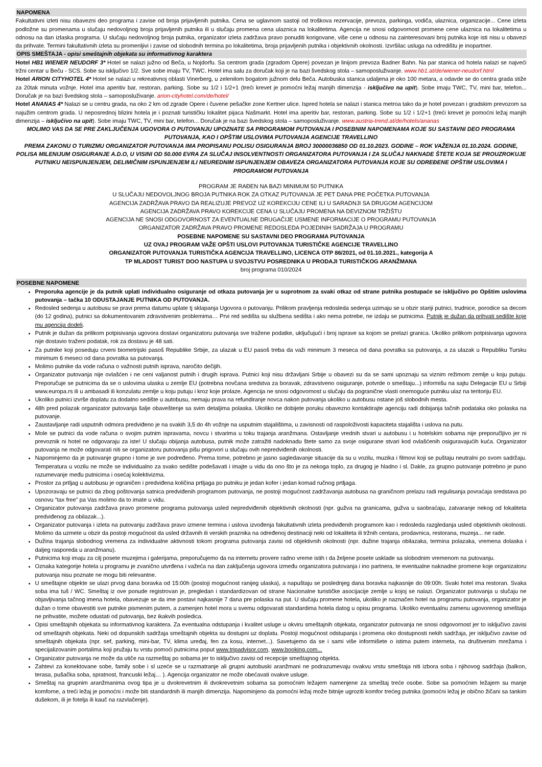NAPOMENA
Fakultativni izleti nisu obavezni deo programa i zavise od broja prijavljenih putnika. Cena se uglavnom sastoji od troškova rezervacije, prevoza, parkinga, vodiča, ulaznica, organizacije... Cene izleta podložne su promenama u slučaju nedovoljnog broja prijavljenih putnika ili u slučaju promena cena ulaznica na lokalitetima. Agencija ne snosi odgovornost promene cene ulaznica na lokalitetima u odnosu na dan izlaska programa. U slučaju nedovoljnog broja putnika, organizator izleta zadržava pravo ponuditi korigovane, više cene u odnosu na zainteresovani broj putnika koje isti nisu u obavezi da prihvate. Termini fakultativnih izleta su promenljivi i zavise od slobodnih termina po lokalitetima, broja prijavljenih putnika i objektivnih okolnosti. Izvršilac usluga na odredištu je inopartner.
OPIS SMEŠTAJA - opisi smeštajnih objekata su informativnog karaktera
Hotel HB1 WIENER NEUDORF 3* Hotel se nalazi južno od Beča, u Nojdorfu. Sa centrom grada (zgradom Opere) povezan je linijom prevoza Badner Bahn. Na par stanica od hotela nalazi se najveći tržni centar u Beču - SCS. Sobe su isključivo 1/2. Sve sobe imaju TV, TWC. Hotel ima salu za doručak koji je na bazi švedskog stola – samoposluživanje. www.hb1.at/de/wiener-neudorf.html
Hotel ARION CITYHOTEL 4* Hotel se nalazi u rekreativnoj oblasti Vinerberg, u zelenilom bogatom južnom delu Beča. Autobuska stanica udaljena je oko 100 metara, a odavde se do centra grada stiže za 20tak minuta vožnje. Hotel ima aperitiv bar, restoran, parking. Sobe su 1/2 i 1/2+1 (treći krevet je pomoćni ležaj manjih dimenzija - isključivo na upit). Sobe imaju TWC, TV, mini bar, telefon... Doručak je na bazi švedskog stola – samoposluživanje. arion-cityhotel.com/de/hotel/
Hotel ANANAS 4* Nalazi se u centru grada, na oko 2 km od zgrade Opere i čuvene pešačke zone Kertner ulice. Ispred hotela se nalazi i stanica metroa tako da je hotel povezan i gradskim prevozom sa najužim centrom grada. U neposrednoj blizini hotela je i poznati turističku lokalitet pijaca Našmarkt. Hotel ima aperitiv bar, restoran, parking. Sobe su 1/2 i 1/2+1 (treći krevet je pomoćni ležaj manjih dimenzija – isključivo na upit). Sobe imaju TWC, TV, mini bar, telefon... Doručak je na bazi švedskog stola – samoposluživanje. www.austria-trend.at/de/hotels/ananas
MOLIMO VAS DA SE PRE ZAKLJUČENJA UGOVORA O PUTOVANJU UPOZNATE SA PROGRAMOM PUTOVANJA I POSEBNIM NAPOMENAMA KOJE SU SASTAVNI DEO PROGRAMA PUTOVANJA, KAO I OPŠTIM USLOVIMA PUTOVANJA AGENCIJE TRAVELLINO
PREMA ZAKONU O TURIZMU ORGANIZATOR PUTOVANJA IMA PROPISANU POLISU OSIGURANJA BROJ 30000036850 OD 01.10.2023. GODINE – ROK VAŽENJA 01.10.2024. GODINE, POLISA MILENIJUM OSIGURANJE A.D.O, U VISINI OD 50.000 EVRA ZA SLUČAJ INSOLVENTNOSTI ORGANIZATORA PUTOVANJA I ZA SLUČAJ NAKNADE ŠTETE KOJA SE PROUZROKUJE PUTNIKU NEISPUNJENJEM, DELIMIČNIM ISPUNJENJEM ILI NEUREDNIM ISPUNJENJEM OBAVEZA ORGANIZATORA PUTOVANJA KOJE SU ODREĐENE OPŠTIM USLOVIMA I PROGRAMOM PUTOVANJA
PROGRAM JE RAĐEN NA BAZI MINIMUM 50 PUTNIKA
U SLUČAJU NEDOVOLJNOG BROJA PUTNIKA ROK ZA OTKAZ PUTOVANJA JE PET DANA PRE POČETKA PUTOVANJA
AGENCIJA ZADRŽAVA PRAVO DA REALIZUJE PREVOZ UZ KOREKCIJU CENE ILI U SARADNJI SA DRUGOM AGENCIJOM
AGENCIJA ZADRŽAVA PRAVO KOREKCIJE CENA U SLUČAJU PROMENA NA DEVIZNOM TRŽIŠTU
AGENCIJA NE SNOSI ODGOVORNOST ZA EVENTUALNE DRUGAČIJE USMENE INFORMACIJE O PROGRAMU PUTOVANJA
ORGANIZATOR ZADRŽAVA PRAVO PROMENE REDOSLEDA POJEDINIH SADRŽAJA U PROGRAMU
POSEBNE NAPOMENE SU SASTAVNI DEO PROGRAMA PUTOVANJA
UZ OVAJ PROGRAM VAŽE OPŠTI USLOVI PUTOVANJA TURISTIČKE AGENCIJE TRAVELLINO
ORGANIZATOR PUTOVANJA TURISTIČKA AGENCIJA TRAVELLINO, LICENCA OTP 86/2021, od 01.10.2021., kategorija A
TP MLADOST TURIST DOO NASTUPA U SVOJSTVU POSREDNIKA U PRODAJI TURISTIČKOG ARANŽMANA
broj programa 010/2024
POSEBNE NAPOMENE
Preporuka agencije je da putnik uplati individualno osiguranje od otkaza putovanja jer u suprotnom za svaki otkaz od strane putnika postupaće se isključivo po Opštim uslovima putovanja – tačka 10 ODUSTAJANJE PUTNIKA OD PUTOVANJA.
Redosled sedenja u autobusu se pravi prema datumu uplate tj sklapanja Ugovora o putovanju. Prilikom pravljenja redosleda sedenja uzimaju se u obzir stariji putnici, trudnice, porodice sa decom (do 12 godina), putnici sa dokumentovanim zdravstvenim problemima… Prvi red sedišta su službena sedišta i ako nema potrebe, ne izdaju se putnicima. Putnik je dužan da prihvati sedište koje mu agencija dodeli.
Putnik je dužan da prilikom potpisivanja ugovora dostavi organizatoru putovanja sve tražene podatke, uključujući i broj isprave sa kojom se prelazi granica. Ukoliko prilikom potpisivanja ugovora nije dostavio traženi podatak, rok za dostavu je 48 sati.
Za putnike koji poseduju crveni biometrijski pasoš Republike Srbije, za ulazak u EU pasoš treba da važi minimum 3 meseca od dana povratka sa putovanja, a za ulazak u Republiku Tursku minimum 6 meseci od dana povratka sa putovanja.
Molimo putnike da vode računa o važnosti putnih isprava, naročito dečijih.
Organizator putovanja nije ovlašćen i ne ceni valjanost putnih i drugih isprava. Putnici koji nisu državljani Srbije u obavezi su da se sami upoznaju sa viznim režimom zemlje u koju putuju. Preporučuje se putnicima da se o uslovima ulaska u zemlje EU (potrebna novčana sredstva za boravak, zdravstveno osiguranje, potvrde o smeštaju...) informišu na sajtu Delegacije EU u Srbiji www.europa.rs ili u ambasadi ili konzulatu zemlje u koju putuju i kroz koje prolaze. Agencija ne snosi odgovornost u slučaju da pogranične vlasti onemoguće putniku ulaz na teritoriju EU.
Ukoliko putnici izvrše doplatu za dodatno sedište u autobusu, nemaju prava na refundiranje novca nakon putovanja ukoliko u autobusu ostane još slobodnih mesta.
48h pred polazak organizator putovanja šalje obaveštenje sa svim detaljima polaska. Ukoliko ne dobijete poruku obavezno kontaktirajte agenciju radi dobijanja tačnih podataka oko polaska na putovanje.
Zaustavljanje radi usputnih odmora predviđeno je na svakih 3,5 do 4h vožnje na usputnim stajalištima, u zavisnosti od raspoloživosti kapaciteta stajališta i uslova na putu.
Mole se putnici da vode računa o svojim putnim ispravama, novcu i stvarima u toku trajanja aranžmana. Ostavljanje vrednih stvari u autobusu i u hotelskim sobama nije preporučljivo jer ni prevoznik ni hotel ne odgovaraju za iste! U slučaju obijanja autobusa, putnik može zatražiti nadoknadu štete samo za svoje osigurane stvari kod ovlašćenih osiguravajućih kuća. Organizator putovanja ne može odgovarati niti se organizatoru putovanja pišu prigovori u slučaju ovih nepredviđenih okolnosti.
Napominjemo da je putovanje grupno i tome je sve podređeno. Prema tome, potrebno je jasno sagledavanje situacije da su u vozilu, muzika i filmovi koji se puštaju neutralni po svom sadržaju. Temperatura u vozilu ne može se individualno za svako sedište podešavati i imajte u vidu da ono što je za nekoga toplo, za drugog je hladno i sl. Dakle, za grupno putovanje potrebno je puno razumevanje među putnicima i osećaj kolektivizma.
Prostor za prtljag u autobusu je ograničen i predviđena količina prtljaga po putniku je jedan kofer i jedan komad ručnog prtljaga.
Upozoravaju se putnici da zbog poštovanja satnica predviđenih programom putovanja, ne postoji mogućnost zadržavanja autobusa na graničnom prelazu radi regulisanja povraćaja sredstava po osnovu “tax free” pa Vas molimo da to imate u vidu.
Organizator putovanja zadržava pravo promene programa putovanja usled nepredviđenih objektivnih okolnosti (npr. gužva na granicama, gužva u saobraćaju, zatvaranje nekog od lokaliteta predviđenog za obilazak...).
Organizator putovanja i izleta na putovanju zadržava pravo izmene termina i uslova izvođenja fakultativnih izleta predviđenih programom kao i redosleda razgledanja usled objektivnih okolnosti. Molimo da uzmete u obzir da postoji mogućnost da usled državnih ili verskih praznika na određenoj destinaciji neki od lokaliteta ili tržnih centara, prodavnica, restorana, muzeja... ne rade.
Dužina trajanja slobodnog vremena za individualne aktivnosti tokom programa putovanja zavisi od objektivnih okolnosti (npr. dužine trajanja obilazaka, termina polazaka, vremena dolaska i daljeg rasporeda u aranžmanu).
Putnicima koji imaju za cilj posete muzejima i galerijama, preporučujemo da na internetu provere radno vreme istih i da željene posete usklade sa slobodnim vremenom na putovanju.
Oznaka kategorije hotela u programu je zvanično utvrđena i važeća na dan zaključenja ugovora između organizatora putovanja i ino partnera, te eventualne naknadne promene koje organizatoru putovanja nisu poznate ne mogu biti relevantne.
U smeštajne objekte se ulazi prvog dana boravka od 15:00h (postoji mogućnost ranijeg ulaska), a napuštaju se poslednjeg dana boravka najkasnije do 09:00h. Svaki hotel ima restoran. Svaka soba ima tuš / WC. Smeštaj iz ove ponude registrovan je, pregledan i standardizovan od strane Nacionalne turističke asocijacije zemlje u kojoj se nalazi. Organizator putovanja u slučaju ne objavljivanja tačnog imena hotela, obavezuje se da ime postavi najkasnije 7 dana pre polaska na put. U slučaju promene hotela, ukoliko je naznačen hotel na programu putovanja, organizator je dužan o tome obavestiti sve putnike pismenim putem, a zamenjen hotel mora u svemu odgovarati standardima hotela datog u opisu programa. Ukoliko eventualnu zamenu ugovorenog smeštaja ne prihvatite, možete odustati od putovanja, bez ikakvih posledica.
Opisi smeštajnih objekata su informativnog karaktera. Za eventualna odstupanja i kvalitet usluge u okviru smeštajnih objekata, organizator putovanja ne snosi odgovornost jer to isključivo zavisi od smeštajnih objekata. Neki od dopunskih sadržaja smeštajnih objekta su dostupni uz doplatu. Postoji mogućnost odstupanja i promena oko dostupnosti nekih sadržaja, jer isključivo zavise od smeštajnih objekata (npr. sef, parking, mini-bar, TV, klima uređaj, fen za kosu, internet...). Savetujemo da se i sami više informišete o istima putem interneta, na društvenim mrežama i specijalizovanim portalima koji pružaju tu vrstu pomoći putnicima poput www.tripadvisor.com, www.booking.com...
Organizator putovanja ne može da utiče na razmeštaj po sobama jer to isključivo zavisi od recepcije smeštajnog objekta.
Zahtevi za konektovane sobe, family sobe i sl uzeće se u razmatranje ali grupni autobuski aranžmani ne podrazumevaju ovakvu vrstu smeštaja niti izbora soba i njihovog sadržaja (balkon, terasa, pušačka soba, spratnost, francuski ležaj… ). Agencija organizator ne može obećavati ovakve usluge.
Smeštaj na grupnim aranžmanima ovog tipa je u dvokrevetnim ili dvokrevetnim sobama sa pomoćnim ležajem namenjene za smeštaj treće osobe. Sobe sa pomoćnim ležajem su manje komforne, a treći ležaj je pomoćni i može biti standardnih ili manjih dimenzija. Napominjeno da pomoćni ležaj može bitnije ugroziti komfor trećeg putnika (pomoćni ležaj je obično žičani sa tankim dušekom, ili je fotelja ili kauč na razvlačenje).